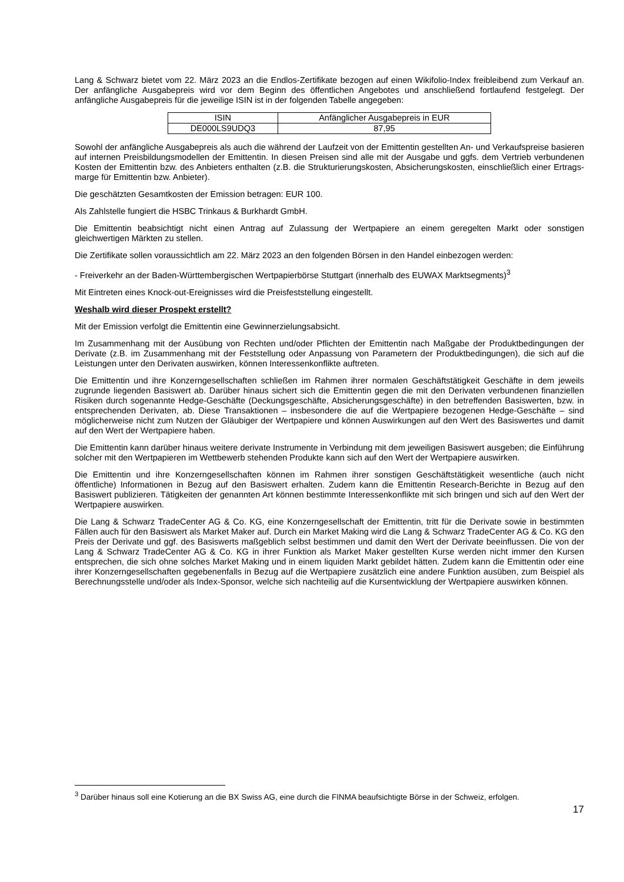Lang & Schwarz bietet vom 22. März 2023 an die Endlos-Zertifikate bezogen auf einen Wikifolio-Index freibleibend zum Verkauf an. Der anfängliche Ausgabepreis wird vor dem Beginn des öffentlichen Angebotes und anschließend fortlaufend festgelegt. Der anfängliche Ausgabepreis für die jeweilige ISIN ist in der folgenden Tabelle angegeben:
| ISIN | Anfänglicher Ausgabepreis in EUR |
| --- | --- |
| DE000LS9UDQ3 | 87,95 |
Sowohl der anfängliche Ausgabepreis als auch die während der Laufzeit von der Emittentin gestellten An- und Verkaufs­preise basieren auf internen Preisbildungsmodellen der Emittentin. In diesen Preisen sind alle mit der Ausgabe und ggfs. dem Vertrieb verbundenen Kosten der Emittentin bzw. des Anbieters enthalten (z.B. die Strukturierungskosten, Absicherungskosten, einschließlich einer Ertrags-marge für Emittentin bzw. Anbieter).
Die geschätzten Gesamtkosten der Emission betragen: EUR 100.
Als Zahlstelle fungiert die HSBC Trinkaus & Burkhardt GmbH.
Die Emittentin beabsichtigt nicht einen Antrag auf Zulassung der Wertpapiere an einem geregelten Markt oder sonstigen gleichwertigen Märkten zu stellen.
Die Zertifikate sollen voraussichtlich am 22. März 2023 an den folgenden Börsen in den Handel einbezogen werden:
- Freiverkehr an der Baden-Württembergischen Wertpapierbörse Stuttgart (innerhalb des EUWAX Marktsegments)<sup>3</sup>
Mit Eintreten eines Knock-out-Ereignisses wird die Preisfeststellung eingestellt.
Weshalb wird dieser Prospekt erstellt?
Mit der Emission verfolgt die Emittentin eine Gewinnerzielungsabsicht.
Im Zusammenhang mit der Ausübung von Rechten und/oder Pflichten der Emittentin nach Maßgabe der Produktbedingungen der Derivate (z.B. im Zusammenhang mit der Feststellung oder Anpassung von Parametern der Produktbedingungen), die sich auf die Leistungen unter den Derivaten auswirken, können Interessenkonflikte auftreten.
Die Emittentin und ihre Konzerngesellschaften schließen im Rahmen ihrer normalen Geschäftstätigkeit Geschäfte in dem jeweils zugrunde liegenden Basiswert ab. Darüber hinaus sichert sich die Emittentin gegen die mit den Derivaten verbundenen finanziellen Risiken durch sogenannte Hedge-Geschäfte (Deckungsgeschäfte, Absicherungsgeschäfte) in den betreffenden Basiswerten, bzw. in entsprechenden Derivaten, ab. Diese Transaktionen – insbesondere die auf die Wertpapiere bezogenen Hedge-Geschäfte – sind möglicherweise nicht zum Nutzen der Gläubiger der Wertpapiere und können Auswirkungen auf den Wert des Basiswertes und damit auf den Wert der Wertpapiere haben.
Die Emittentin kann darüber hinaus weitere derivate Instrumente in Verbindung mit dem jeweiligen Basiswert ausgeben; die Einführung solcher mit den Wertpapieren im Wettbewerb stehenden Produkte kann sich auf den Wert der Wertpapiere auswirken.
Die Emittentin und ihre Konzerngesellschaften können im Rahmen ihrer sonstigen Geschäftstätigkeit wesentliche (auch nicht öffentliche) Informationen in Bezug auf den Basiswert erhalten. Zudem kann die Emittentin Research-Berichte in Bezug auf den Basiswert publizieren. Tätigkeiten der genannten Art können bestimmte Interessenkonflikte mit sich bringen und sich auf den Wert der Wertpapiere auswirken.
Die Lang & Schwarz TradeCenter AG & Co. KG, eine Konzerngesellschaft der Emittentin, tritt für die Derivate sowie in bestimmten Fällen auch für den Basiswert als Market Maker auf. Durch ein Market Making wird die Lang & Schwarz TradeCenter AG & Co. KG den Preis der Derivate und ggf. des Basiswerts maßgeblich selbst bestimmen und damit den Wert der Derivate beeinflussen. Die von der Lang & Schwarz TradeCenter AG & Co. KG in ihrer Funktion als Market Maker gestellten Kurse werden nicht immer den Kursen entsprechen, die sich ohne solches Market Making und in einem liquiden Markt gebildet hätten. Zudem kann die Emittentin oder eine ihrer Konzerngesellschaften gegebenenfalls in Bezug auf die Wertpapiere zusätzlich eine andere Funktion ausüben, zum Beispiel als Berechnungsstelle und/oder als Index-Sponsor, welche sich nachteilig auf die Kursentwicklung der Wertpapiere auswirken können.
<sup>3</sup> Darüber hinaus soll eine Kotierung an die BX Swiss AG, eine durch die FINMA beaufsichtigte Börse in der Schweiz, erfolgen.
17